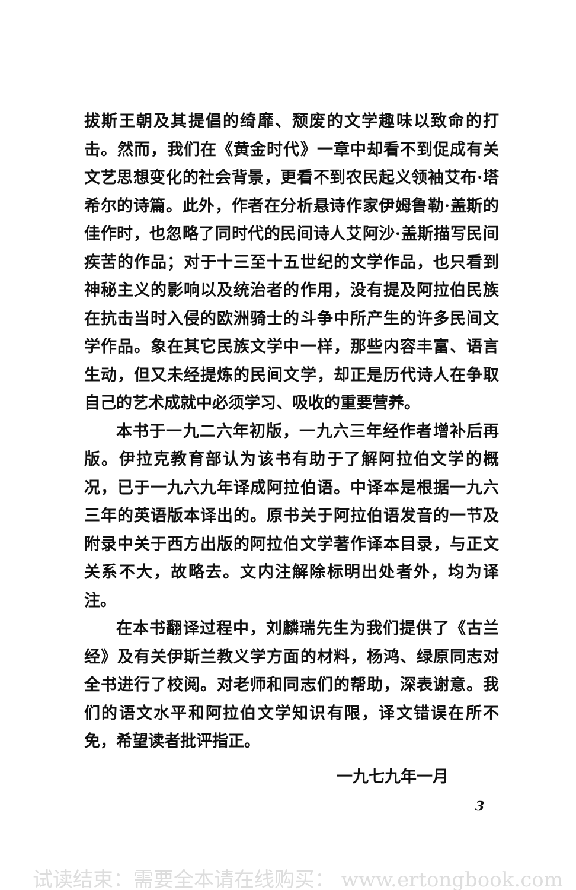拔斯王朝及其提倡的绮靡、颓废的文学趣味以致命的打击。然而，我们在《黄金时代》一章中却看不到促成有关文艺思想变化的社会背景，更看不到农民起义领袖艾布·塔希尔的诗篇。此外，作者在分析悬诗作家伊姆鲁勒·盖斯的佳作时，也忽略了同时代的民间诗人艾阿沙·盖斯描写民间疾苦的作品；对于十三至十五世纪的文学作品，也只看到神秘主义的影响以及统治者的作用，没有提及阿拉伯民族在抗击当时入侵的欧洲骑士的斗争中所产生的许多民间文学作品。象在其它民族文学中一样，那些内容丰富、语言生动，但又未经提炼的民间文学，却正是历代诗人在争取自己的艺术成就中必须学习、吸收的重要营养。
本书于一九二六年初版，一九六三年经作者增补后再版。伊拉克教育部认为该书有助于了解阿拉伯文学的概况，已于一九六九年译成阿拉伯语。中译本是根据一九六三年的英语版本译出的。原书关于阿拉伯语发音的一节及附录中关于西方出版的阿拉伯文学著作译本目录，与正文关系不大，故略去。文内注解除标明出处者外，均为译注。
在本书翻译过程中，刘麟瑞先生为我们提供了《古兰经》及有关伊斯兰教义学方面的材料，杨鸿、绿原同志对全书进行了校阅。对老师和同志们的帮助，深表谢意。我们的语文水平和阿拉伯文学知识有限，译文错误在所不免，希望读者批评指正。
一九七九年一月
3
试读结束：需要全本请在线购买： www.ertongbook.com